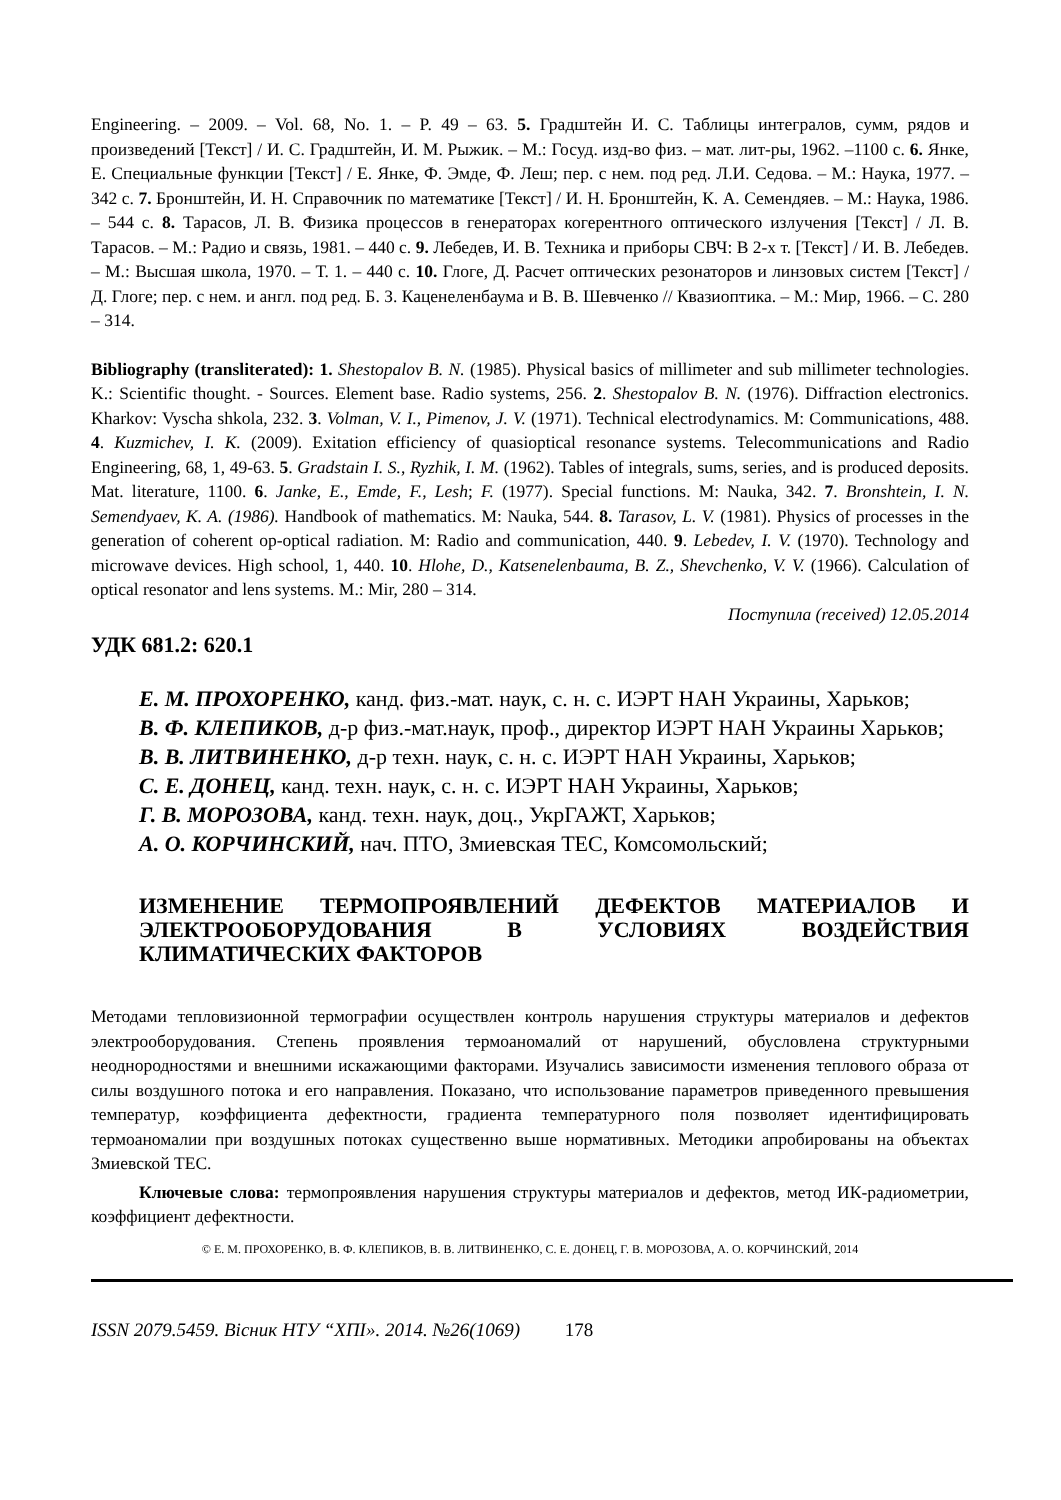Engineering. – 2009. – Vol. 68, No. 1. – P. 49 – 63. 5. Градштейн И. С. Таблицы интегралов, сумм, рядов и произведений [Текст] / И. С. Градштейн, И. М. Рыжик. – М.: Госуд. изд-во физ. – мат. лит-ры, 1962. –1100 с. 6. Янке, Е. Специальные функции [Текст] / Е. Янке, Ф. Эмде, Ф. Леш; пер. с нем. под ред. Л.И. Седова. – М.: Наука, 1977. – 342 с. 7. Бронштейн, И. Н. Справочник по математике [Текст] / И. Н. Бронштейн, К. А. Семендяев. – М.: Наука, 1986. – 544 с. 8. Тарасов, Л. В. Физика процессов в генераторах когерентного оптического излучения [Текст] / Л. В. Тарасов. – М.: Радио и связь, 1981. – 440 с. 9. Лебедев, И. В. Техника и приборы СВЧ: В 2-х т. [Текст] / И. В. Лебедев. – М.: Высшая школа, 1970. – Т. 1. – 440 с. 10. Глоге, Д. Расчет оптических резонаторов и линзовых систем [Текст] / Д. Глоге; пер. с нем. и англ. под ред. Б. З. Каценеленбаума и В. В. Шевченко // Квазиоптика. – М.: Мир, 1966. – С. 280 – 314.
Bibliography (transliterated): 1. Shestopalov B. N. (1985). Physical basics of millimeter and sub millimeter technologies. K.: Scientific thought. - Sources. Element base. Radio systems, 256. 2. Shestopalov B. N. (1976). Diffraction electronics. Kharkov: Vyscha shkola, 232. 3. Volman, V. I., Pimenov, J. V. (1971). Technical electrodynamics. M: Communications, 488. 4. Kuzmichev, I. K. (2009). Exitation efficiency of quasioptical resonance systems. Telecommunications and Radio Engineering, 68, 1, 49-63. 5. Gradstain I. S., Ryzhik, I. M. (1962). Tables of integrals, sums, series, and is produced deposits. Mat. literature, 1100. 6. Janke, E., Emde, F., Lesh; F. (1977). Special functions. M: Nauka, 342. 7. Bronshtein, I. N. Semendyaev, K. A. (1986). Handbook of mathematics. M: Nauka, 544. 8. Tarasov, L. V. (1981). Physics of processes in the generation of coherent op-optical radiation. M: Radio and communication, 440. 9. Lebedev, I. V. (1970). Technology and microwave devices. High school, 1, 440. 10. Hlohe, D., Katsenelenbauma, B. Z., Shevchenko, V. V. (1966). Calculation of optical resonator and lens systems. M.: Mir, 280 – 314.
Поступила (received) 12.05.2014
УДК 681.2: 620.1
Е. М. ПРОХОРЕНКО, канд. физ.-мат. наук, с. н. с. ИЭРТ НАН Украины, Харьков;
В. Ф. КЛЕПИКОВ, д-р физ.-мат.наук, проф., директор ИЭРТ НАН Украины Харьков;
В. В. ЛИТВИНЕНКО, д-р техн. наук, с. н. с. ИЭРТ НАН Украины, Харьков;
С. Е. ДОНЕЦ, канд. техн. наук, с. н. с. ИЭРТ НАН Украины, Харьков;
Г. В. МОРОЗОВА, канд. техн. наук, доц., УкрГАЖТ, Харьков;
А. О. КОРЧИНСКИЙ, нач. ПТО, Змиевская ТЕС, Комсомольский;
ИЗМЕНЕНИЕ ТЕРМОПРОЯВЛЕНИЙ ДЕФЕКТОВ МАТЕРИАЛОВ И ЭЛЕКТРООБОРУДОВАНИЯ В УСЛОВИЯХ ВОЗДЕЙСТВИЯ КЛИМАТИЧЕСКИХ ФАКТОРОВ
Методами тепловизионной термографии осуществлен контроль нарушения структуры материалов и дефектов электрооборудования. Степень проявления термоаномалий от нарушений, обусловлена структурными неоднородностями и внешними искажающими факторами. Изучались зависимости изменения теплового образа от силы воздушного потока и его направления. Показано, что использование параметров приведенного превышения температур, коэффициента дефектности, градиента температурного поля позволяет идентифицировать термоаномалии при воздушных потоках существенно выше нормативных. Методики апробированы на объектах Змиевской ТЕС.
Ключевые слова: термопроявления нарушения структуры материалов и дефектов, метод ИК-радиометрии, коэффициент дефектности.
© Е. М. ПРОХОРЕНКО, В. Ф. КЛЕПИКОВ, В. В. ЛИТВИНЕНКО, С. Е. ДОНЕЦ, Г. В. МОРОЗОВА, А. О. КОРЧИНСКИЙ, 2014
ISSN 2079.5459. Вісник НТУ “ХПІ». 2014. №26(1069) 178